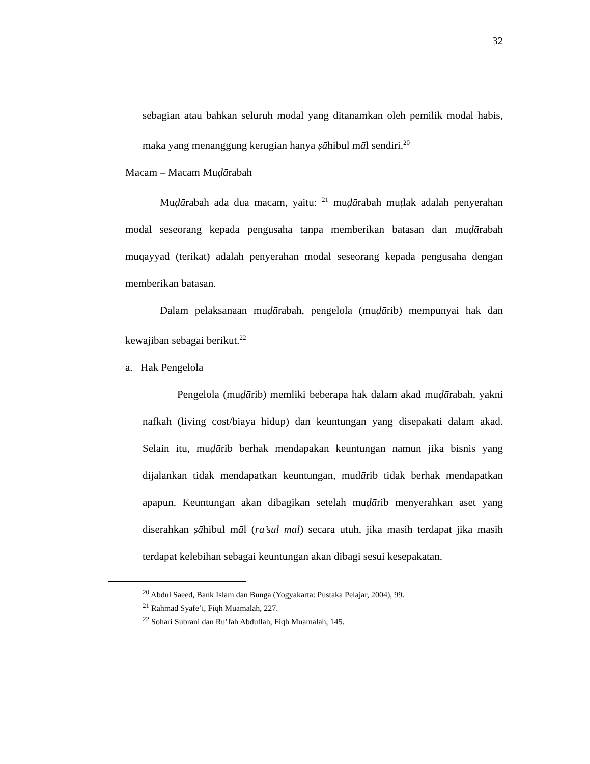32
sebagian atau bahkan seluruh modal yang ditanamkan oleh pemilik modal habis, maka yang menanggung kerugian hanya ṣāhibul māl sendiri.<sup>20</sup>
Macam – Macam Muḍārabah
Muḍārabah ada dua macam, yaitu: <sup>21</sup> muḍārabah muṭlak adalah penyerahan modal seseorang kepada pengusaha tanpa memberikan batasan dan muḍārabah muqayyad (terikat) adalah penyerahan modal seseorang kepada pengusaha dengan memberikan batasan.
Dalam pelaksanaan muḍārabah, pengelola (muḍārib) mempunyai hak dan kewajiban sebagai berikut.<sup>22</sup>
a. Hak Pengelola
Pengelola (muḍārib) memliki beberapa hak dalam akad muḍārabah, yakni nafkah (living cost/biaya hidup) dan keuntungan yang disepakati dalam akad. Selain itu, muḍārib berhak mendapakan keuntungan namun jika bisnis yang dijalankan tidak mendapatkan keuntungan, mudārib tidak berhak mendapatkan apapun. Keuntungan akan dibagikan setelah muḍārib menyerahkan aset yang diserahkan ṣāhibul māl (ra’sul mal) secara utuh, jika masih terdapat jika masih terdapat kelebihan sebagai keuntungan akan dibagi sesui kesepakatan.
<sup>20</sup> Abdul Saeed, Bank Islam dan Bunga (Yogyakarta: Pustaka Pelajar, 2004), 99.
<sup>21</sup> Rahmad Syafe’i, Fiqh Muamalah, 227.
<sup>22</sup> Sohari Subrani dan Ru’fah Abdullah, Fiqh Muamalah, 145.